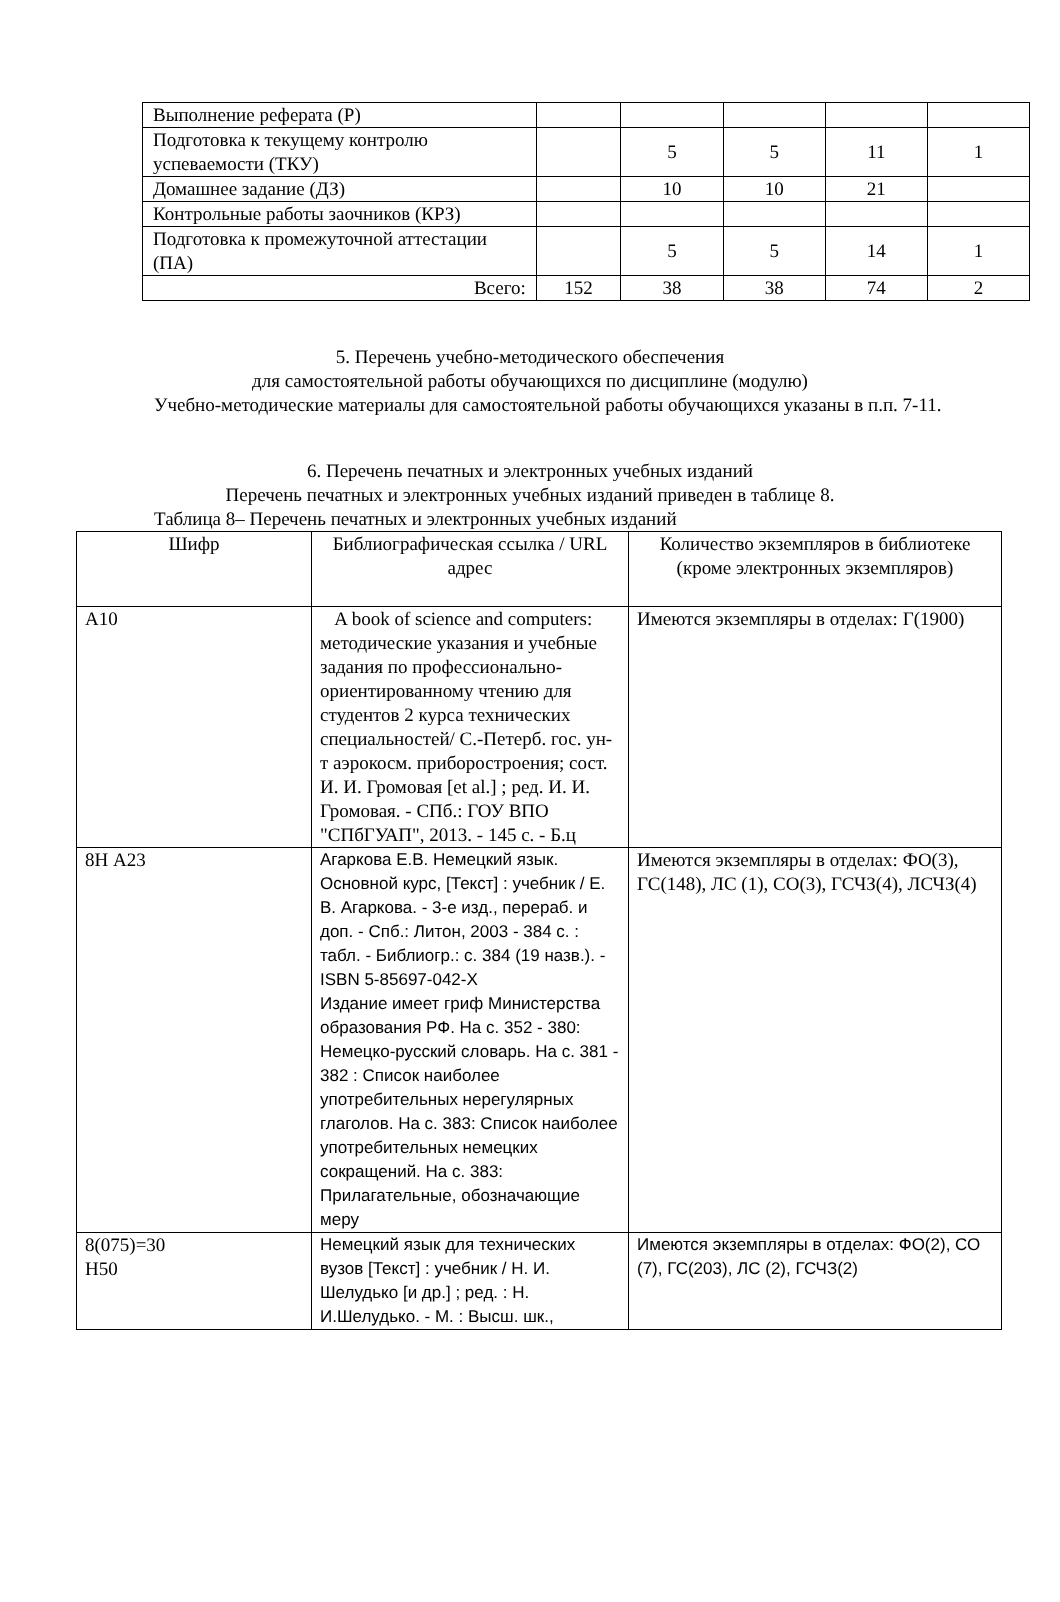| Выполнение реферата (Р) | | | | | |
| Подготовка к текущему контролю успеваемости (ТКУ) | | 5 | 5 | 11 | 1 |
| Домашнее задание (ДЗ) | | 10 | 10 | 21 | |
| Контрольные работы заочников (КРЗ) | | | | | |
| Подготовка к промежуточной аттестации (ПА) | | 5 | 5 | 14 | 1 |
| Всего: | 152 | 38 | 38 | 74 | 2 |
5. Перечень учебно-методического обеспечения
для самостоятельной работы обучающихся по дисциплине (модулю)
Учебно-методические материалы для самостоятельной работы обучающихся указаны в п.п. 7-11.
6. Перечень печатных и электронных учебных изданий
Перечень печатных и электронных учебных изданий приведен в таблице 8.
Таблица 8– Перечень печатных и электронных учебных изданий
| Шифр | Библиографическая ссылка / URL адрес | Количество экземпляров в библиотеке (кроме электронных экземпляров) |
| --- | --- | --- |
| А10 | A book of science and computers: методические указания и учебные задания по профессионально-ориентированному чтению для студентов 2 курса технических специальностей/ С.-Петерб. гос. ун-т аэрокосм. приборостроения; сост. И. И. Громовая [et al.] ; ред. И. И. Громовая. - СПб.: ГОУ ВПО "СПбГУАП", 2013. - 145 с. - Б.ц | Имеются экземпляры в отделах: Г(1900) |
| 8Н А23 | Агаркова Е.В. Немецкий язык. Основной курс, [Текст] : учебник / Е. В. Агаркова. - 3-е изд., перераб. и доп. - Спб.: Литон, 2003 - 384 с. : табл. - Библиогр.: с. 384 (19 назв.). - ISBN 5-85697-042-X Издание имеет гриф Министерства образования РФ. На с. 352 - 380: Немецко-русский словарь. На с. 381 - 382 : Список наиболее употребительных нерегулярных глаголов. На с. 383: Список наиболее употребительных немецких сокращений. На с. 383: Прилагательные, обозначающие меру | Имеются экземпляры в отделах: ФО(3), ГС(148), ЛС (1), СО(3), ГСЧЗ(4), ЛСЧЗ(4) |
| 8(075)=30 Н50 | Немецкий язык для технических вузов [Текст] : учебник / Н. И. Шелудько [и др.] ; ред. : Н. И.Шелудько. - М. : Высш. шк., | Имеются экземпляры в отделах: ФО(2), СО (7), ГС(203), ЛС (2), ГСЧЗ(2) |